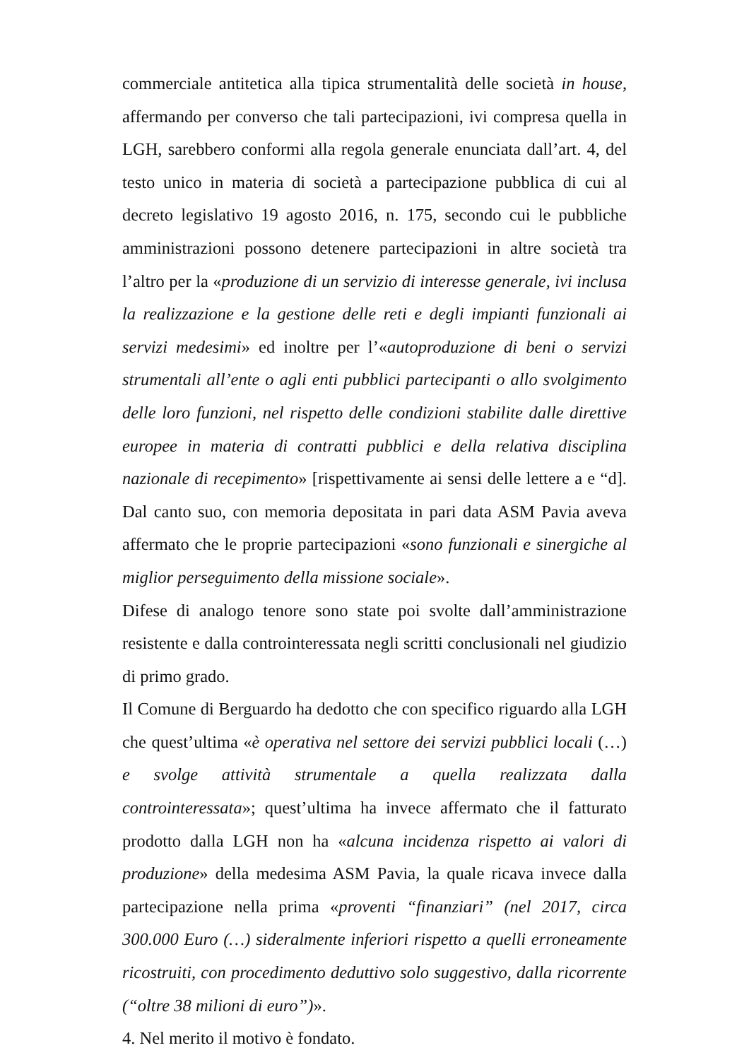commerciale antitetica alla tipica strumentalità delle società in house, affermando per converso che tali partecipazioni, ivi compresa quella in LGH, sarebbero conformi alla regola generale enunciata dall’art. 4, del testo unico in materia di società a partecipazione pubblica di cui al decreto legislativo 19 agosto 2016, n. 175, secondo cui le pubbliche amministrazioni possono detenere partecipazioni in altre società tra l’altro per la «produzione di un servizio di interesse generale, ivi inclusa la realizzazione e la gestione delle reti e degli impianti funzionali ai servizi medesimi» ed inoltre per l’«autoproduzione di beni o servizi strumentali all’ente o agli enti pubblici partecipanti o allo svolgimento delle loro funzioni, nel rispetto delle condizioni stabilite dalle direttive europee in materia di contratti pubblici e della relativa disciplina nazionale di recepimento» [rispettivamente ai sensi delle lettere a e “d]. Dal canto suo, con memoria depositata in pari data ASM Pavia aveva affermato che le proprie partecipazioni «sono funzionali e sinergiche al miglior perseguimento della missione sociale».
Difese di analogo tenore sono state poi svolte dall’amministrazione resistente e dalla controinteressata negli scritti conclusionali nel giudizio di primo grado.
Il Comune di Berguardo ha dedotto che con specifico riguardo alla LGH che quest’ultima «è operativa nel settore dei servizi pubblici locali (…) e svolge attività strumentale a quella realizzata dalla controinteressata»; quest’ultima ha invece affermato che il fatturato prodotto dalla LGH non ha «alcuna incidenza rispetto ai valori di produzione» della medesima ASM Pavia, la quale ricava invece dalla partecipazione nella prima «proventi “finanziari” (nel 2017, circa 300.000 Euro (…) sideralmente inferiori rispetto a quelli erroneamente ricostruiti, con procedimento deduttivo solo suggestivo, dalla ricorrente (“oltre 38 milioni di euro”)».
4. Nel merito il motivo è fondato.